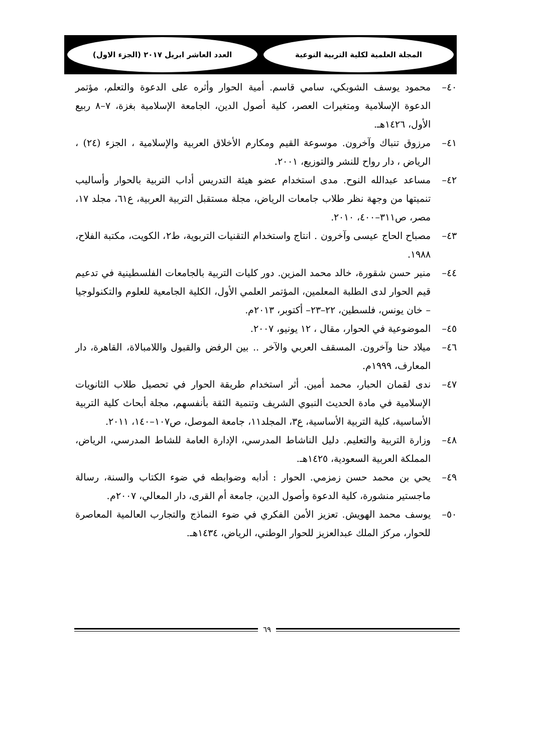المجلة العلمية لكلية التربية النوعية
العدد العاشر ابريل ٢٠١٧ (الجزء الاول)
٤٠– محمود يوسف الشوبكي، سامي قاسم. أمية الحوار وأثره على الدعوة والتعلم، مؤتمر الدعوة الإسلامية ومتغيرات العصر، كلية أصول الدين، الجامعة الإسلامية بغزة، ٧–٨ ربيع الأول، ١٤٢٦هـ.
٤١– مرزوق تنباك وآخرون. موسوعة القيم ومكارم الأخلاق العربية والإسلامية ، الجزء (٢٤) ، الرياض ، دار رواح للنشر والتوزيع، ٢٠٠١.
٤٢– مساعد عبدالله النوح. مدى استخدام عضو هيئة التدريس أداب التربية بالحوار وأساليب تنميتها من وجهة نظر طلاب جامعات الرياض، مجلة مستقبل التربية العربية، ع٦١، مجلد ١٧، مصر، ص٣١١–٤٠٠، ٢٠١٠.
٤٣– مصباح الحاج عيسى وآخرون . انتاج واستخدام التقنيات التربوية، ط٢، الكويت، مكتبة الفلاح، ١٩٨٨.
٤٤– منير حسن شقورة، خالد محمد المزين. دور كليات التربية بالجامعات الفلسطينية في تدعيم قيم الحوار لدى الطلبة المعلمين، المؤتمر العلمي الأول، الكلية الجامعية للعلوم والتكنولوجيا – خان يونس، فلسطين، ٢٢–٢٣– أكتوبر، ٢٠١٣م.
٤٥– الموضوعية في الحوار، مقال ، ١٢ يونيو، ٢٠٠٧.
٤٦– ميلاد حنا وآخرون. المسقف العربي والآخر .. بين الرفض والقبول واللامبالاة، القاهرة، دار المعارف، ١٩٩٩م.
٤٧– ندى لقمان الحبار، محمد أمين. أثر استخدام طريقة الحوار في تحصيل طلاب الثانويات الإسلامية في مادة الحديث النبوي الشريف وتنمية الثقة بأنفسهم، مجلة أبحاث كلية التربية الأساسية، كلية التربية الأساسية، ع٣، المجلد١١، جامعة الموصل، ص١٠٧–١٤٠، ٢٠١١.
٤٨– وزارة التربية والتعليم. دليل الناشاط المدرسي، الإدارة العامة للشاط المدرسي، الرياض، المملكة العربية السعودية، ١٤٢٥هـ.
٤٩– يحي بن محمد حسن زمزمي. الحوار : أدابه وضوابطه في ضوء الكتاب والسنة، رسالة ماجستير منشورة، كلية الدعوة وأصول الدين، جامعة أم القرى، دار المعالي، ٢٠٠٧م.
٥٠– يوسف محمد الهويش. تعزيز الأمن الفكري في ضوء النماذج والتجارب العالمية المعاصرة للحوار، مركز الملك عبدالعزيز للحوار الوطني، الرياض، ١٤٣٤هـ.
٦٩